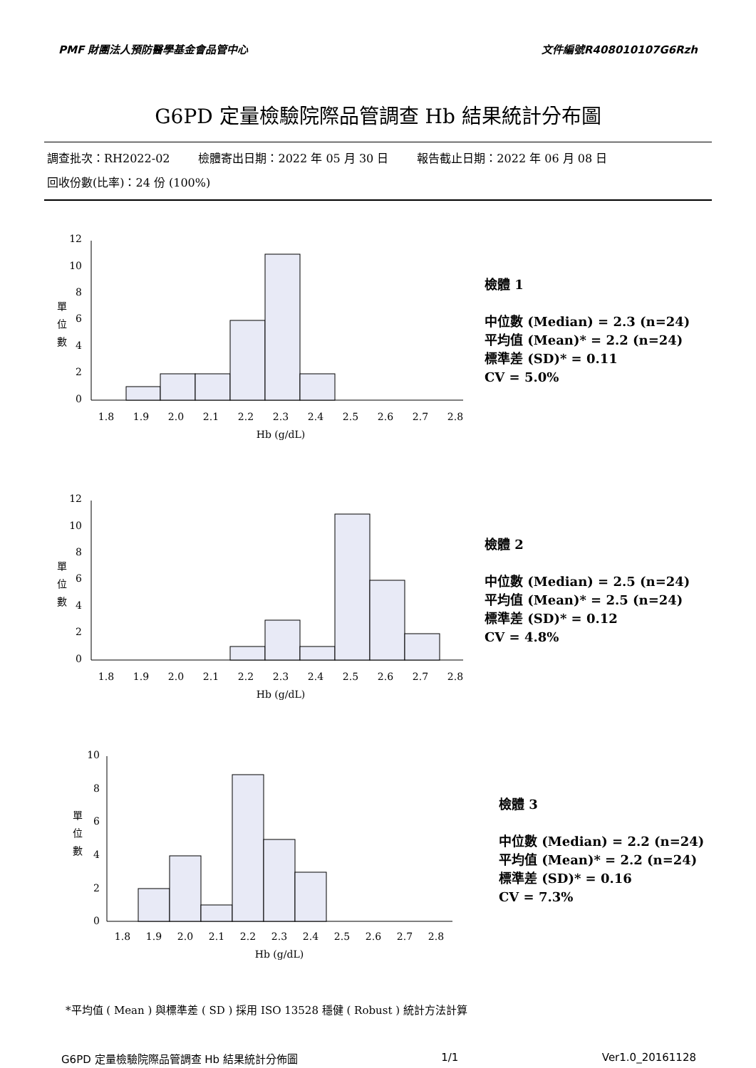PMF 財團法人預防醫學基金會品管中心 文件編號R408010107G6Rzh
G6PD 定量檢驗院際品管調查 Hb 結果統計分布圖
調查批次：RH2022-02 檢體寄出日期：2022 年 05 月 30 日 報告截止日期：2022 年 06 月 08 日
回收份數(比率)：24 份 (100%)
單
位
數
12
10
8
6
4
2
0
1.8
1.9
2.0
2.1
2.2
2.3
2.4
2.5
2.6
2.7
2.8
Hb (g/dL)
檢體 1
中位數 (Median) = 2.3 (n=24)
平均值 (Mean)* = 2.2 (n=24)
標準差 (SD)* = 0.11
CV = 5.0%
單
位
數
12
10
8
6
4
2
0
1.8
1.9
2.0
2.1
2.2
2.3
2.4
2.5
2.6
2.7
2.8
Hb (g/dL)
檢體 2
中位數 (Median) = 2.5 (n=24)
平均值 (Mean)* = 2.5 (n=24)
標準差 (SD)* = 0.12
CV = 4.8%
單
位
數
10
8
6
4
2
0
1.8
1.9
2.0
2.1
2.2
2.3
2.4
2.5
2.6
2.7
2.8
Hb (g/dL)
檢體 3
中位數 (Median) = 2.2 (n=24)
平均值 (Mean)* = 2.2 (n=24)
標準差 (SD)* = 0.16
CV = 7.3%
*平均值 ( Mean ) 與標準差 ( SD ) 採用 ISO 13528 穩健 ( Robust ) 統計方法計算
G6PD 定量檢驗院際品管調查 Hb 結果統計分佈圖 1/1 Ver1.0_20161128